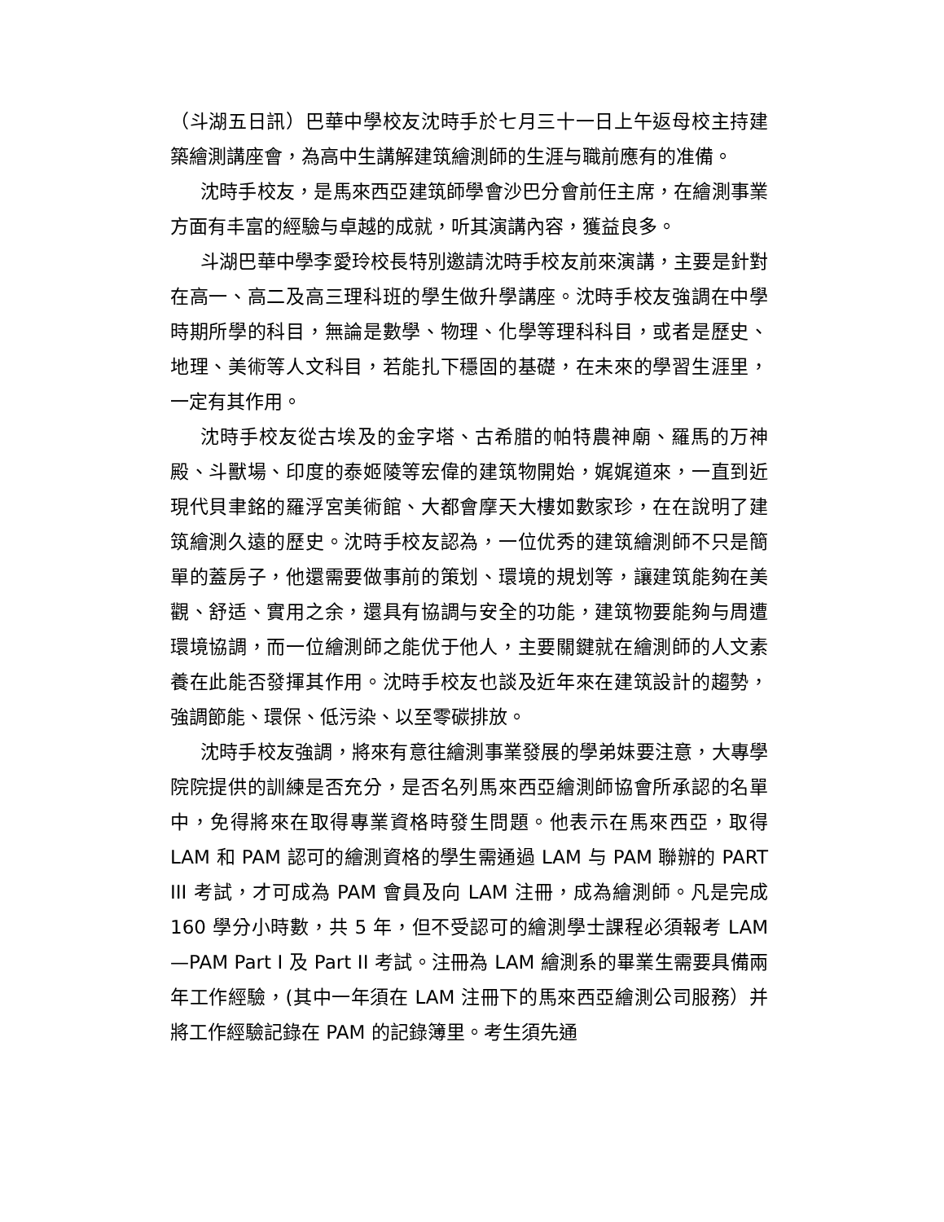（斗湖五日訊）巴華中學校友沈時手於七月三十一日上午返母校主持建築繪測講座會，為高中生講解建筑繪測師的生涯与職前應有的准備。
沈時手校友，是馬來西亞建筑師學會沙巴分會前任主席，在繪測事業方面有丰富的經驗与卓越的成就，听其演講內容，獲益良多。
斗湖巴華中學李愛玲校長特別邀請沈時手校友前來演講，主要是針對在高一、高二及高三理科班的學生做升學講座。沈時手校友強調在中學時期所學的科目，無論是數學、物理、化學等理科科目，或者是歷史、地理、美術等人文科目，若能扎下穩固的基礎，在未來的學習生涯里，一定有其作用。
沈時手校友從古埃及的金字塔、古希腊的帕特農神廟、羅馬的万神殿、斗獸場、印度的泰姬陵等宏偉的建筑物開始，娓娓道來，一直到近現代貝聿銘的羅浮宮美術館、大都會摩天大樓如數家珍，在在說明了建筑繪測久遠的歷史。沈時手校友認為，一位优秀的建筑繪測師不只是簡單的蓋房子，他還需要做事前的策划、環境的規划等，讓建筑能夠在美觀、舒适、實用之余，還具有協調与安全的功能，建筑物要能夠与周遭環境協調，而一位繪測師之能优于他人，主要關鍵就在繪測師的人文素養在此能否發揮其作用。沈時手校友也談及近年來在建筑設計的趨勢，強調節能、環保、低污染、以至零碳排放。
沈時手校友強調，將來有意往繪測事業發展的學弟妹要注意，大專學院院提供的訓練是否充分，是否名列馬來西亞繪測師協會所承認的名單中，免得將來在取得專業資格時發生問題。他表示在馬來西亞，取得 LAM 和 PAM 認可的繪測資格的學生需通過 LAM 与 PAM 聯辦的 PART III 考試，才可成為 PAM 會員及向 LAM 注冊，成為繪測師。凡是完成 160 學分小時數，共 5 年，但不受認可的繪測學士課程必須報考 LAM—PAM Part I 及 Part II 考試。注冊為 LAM 繪測系的畢業生需要具備兩年工作經驗，(其中一年須在 LAM 注冊下的馬來西亞繪測公司服務）并將工作經驗記錄在 PAM 的記錄簿里。考生須先通